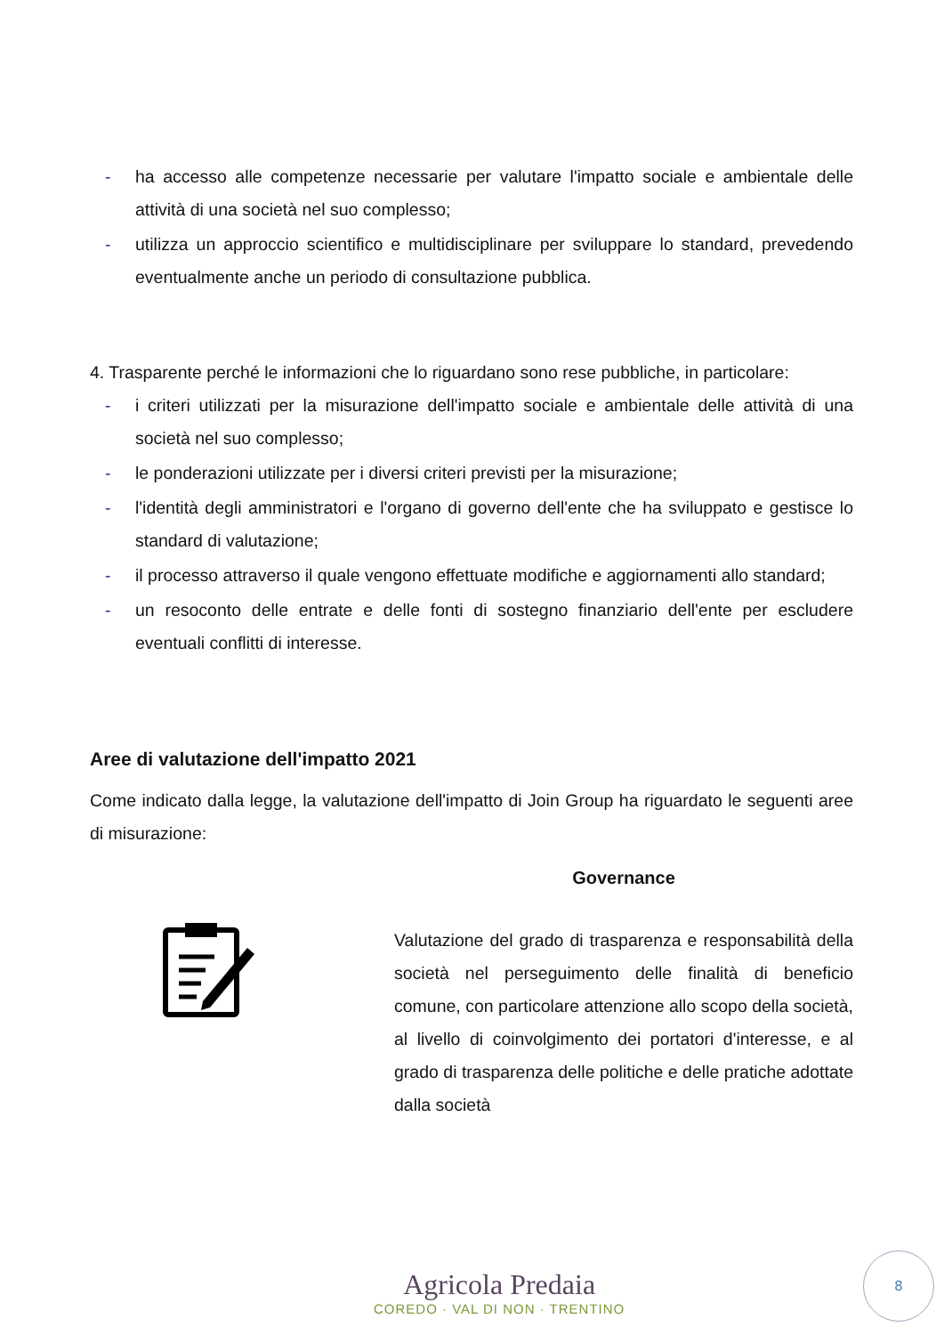- ha accesso alle competenze necessarie per valutare l'impatto sociale e ambientale delle attività di una società nel suo complesso;
- utilizza un approccio scientifico e multidisciplinare per sviluppare lo standard, prevedendo eventualmente anche un periodo di consultazione pubblica.
4. Trasparente perché le informazioni che lo riguardano sono rese pubbliche, in particolare:
- i criteri utilizzati per la misurazione dell'impatto sociale e ambientale delle attività di una società nel suo complesso;
- le ponderazioni utilizzate per i diversi criteri previsti per la misurazione;
- l'identità degli amministratori e l'organo di governo dell'ente che ha sviluppato e gestisce lo standard di valutazione;
- il processo attraverso il quale vengono effettuate modifiche e aggiornamenti allo standard;
- un resoconto delle entrate e delle fonti di sostegno finanziario dell'ente per escludere eventuali conflitti di interesse.
Aree di valutazione dell'impatto 2021
Come indicato dalla legge, la valutazione dell'impatto di Join Group ha riguardato le seguenti aree di misurazione:
Governance
Valutazione del grado di trasparenza e responsabilità della società nel perseguimento delle finalità di beneficio comune, con particolare attenzione allo scopo della società, al livello di coinvolgimento dei portatori d'interesse, e al grado di trasparenza delle politiche e delle pratiche adottate dalla società
Agricola Predaia
COREDO · VAL DI NON · TRENTINO
8